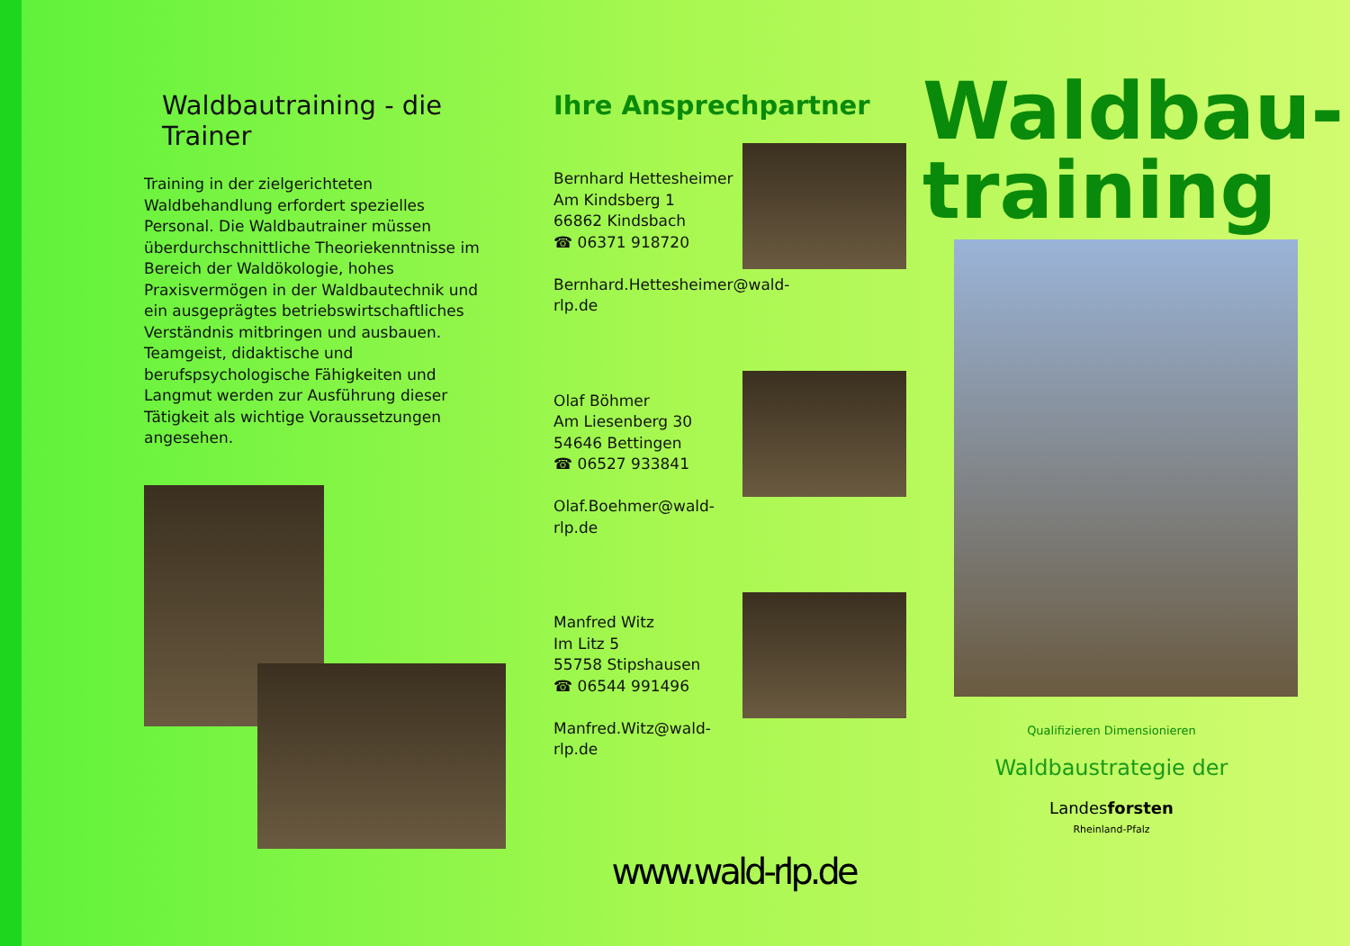Waldbautraining - die Trainer
Training in der zielgerichteten Waldbehandlung erfordert spezielles Personal. Die Waldbautrainer müssen überdurchschnittliche Theoriekenntnisse im Bereich der Waldökologie, hohes Praxisvermögen in der Waldbautechnik und ein ausgeprägtes betriebswirtschaftliches Verständnis mitbringen und ausbauen. Teamgeist, didaktische und berufspsychologische Fähigkeiten und Langmut werden zur Ausführung dieser Tätigkeit als wichtige Voraussetzungen angesehen.
Ihre Ansprechpartner
Bernhard Hettesheimer
Am Kindsberg 1
66862 Kindsbach
☎ 06371 918720
Bernhard.Hettesheimer@wald-rlp.de
Olaf Böhmer
Am Liesenberg 30
54646 Bettingen
☎ 06527 933841
Olaf.Boehmer@wald-rlp.de
Manfred Witz
Im Litz 5
55758 Stipshausen
☎ 06544 991496
Manfred.Witz@wald-rlp.de
www.wald-rlp.de
Waldbau-
training
Qualifizieren Dimensionieren
Waldbaustrategie der
Landesforsten
Rheinland-Pfalz